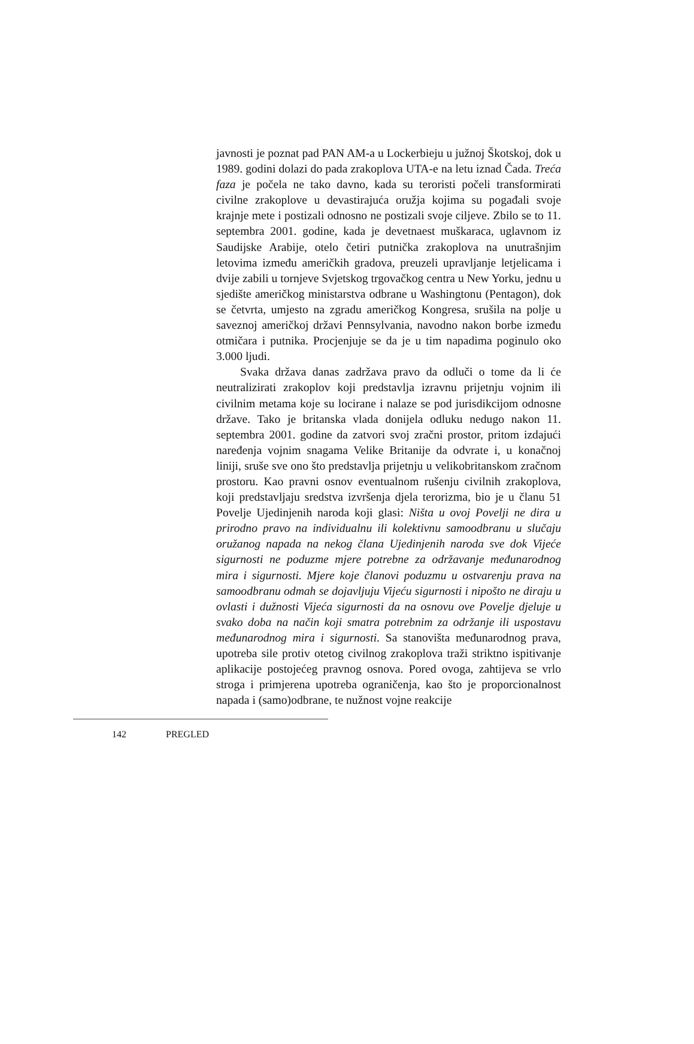javnosti je poznat pad PAN AM-a u Lockerbieju u južnoj Škotskoj, dok u 1989. godini dolazi do pada zrakoplova UTA-e na letu iznad Čada. Treća faza je počela ne tako davno, kada su teroristi počeli transformirati civilne zrakoplove u devastirajuća oružja kojima su pogađali svoje krajnje mete i postizali odnosno ne postizali svoje ciljeve. Zbilo se to 11. septembra 2001. godine, kada je devetnaest muškaraca, uglavnom iz Saudijske Arabije, otelo četiri putnička zrakoplova na unutrašnjim letovima između američkih gradova, preuzeli upravljanje letjelicama i dvije zabili u tornjeve Svjetskog trgovačkog centra u New Yorku, jednu u sjedište američkog ministarstva odbrane u Washingtonu (Pentagon), dok se četvrta, umjesto na zgradu američkog Kongresa, srušila na polje u saveznoj američkoj državi Pennsylvania, navodno nakon borbe između otmičara i putnika. Procjenjuje se da je u tim napadima poginulo oko 3.000 ljudi.
Svaka država danas zadržava pravo da odluči o tome da li će neutralizirati zrakoplov koji predstavlja izravnu prijetnju vojnim ili civilnim metama koje su locirane i nalaze se pod jurisdikcijom odnosne države. Tako je britanska vlada donijela odluku nedugo nakon 11. septembra 2001. godine da zatvori svoj zračni prostor, pritom izdajući naređenja vojnim snagama Velike Britanije da odvrate i, u konačnoj liniji, sruše sve ono što predstavlja prijetnju u velikobritanskom zračnom prostoru. Kao pravni osnov eventualnom rušenju civilnih zrakoplova, koji predstavljaju sredstva izvršenja djela terorizma, bio je u članu 51 Povelje Ujedinjenih naroda koji glasi: Ništa u ovoj Povelji ne dira u prirodno pravo na individualnu ili kolektivnu samoodbranu u slučaju oružanog napada na nekog člana Ujedinjenih naroda sve dok Vijeće sigurnosti ne poduzme mjere potrebne za održavanje međunarodnog mira i sigurnosti. Mjere koje članovi poduzmu u ostvarenju prava na samoodbranu odmah se dojavljuju Vijeću sigurnosti i nipošto ne diraju u ovlasti i dužnosti Vijeća sigurnosti da na osnovu ove Povelje djeluje u svako doba na način koji smatra potrebnim za održanje ili uspostavu međunarodnog mira i sigurnosti. Sa stanovišta međunarodnog prava, upotreba sile protiv otetog civilnog zrakoplova traži striktno ispitivanje aplikacije postojećeg pravnog osnova. Pored ovoga, zahtijeva se vrlo stroga i primjerena upotreba ograničenja, kao što je proporcionalnost napada i (samo)odbrane, te nužnost vojne reakcije
142 PREGLED